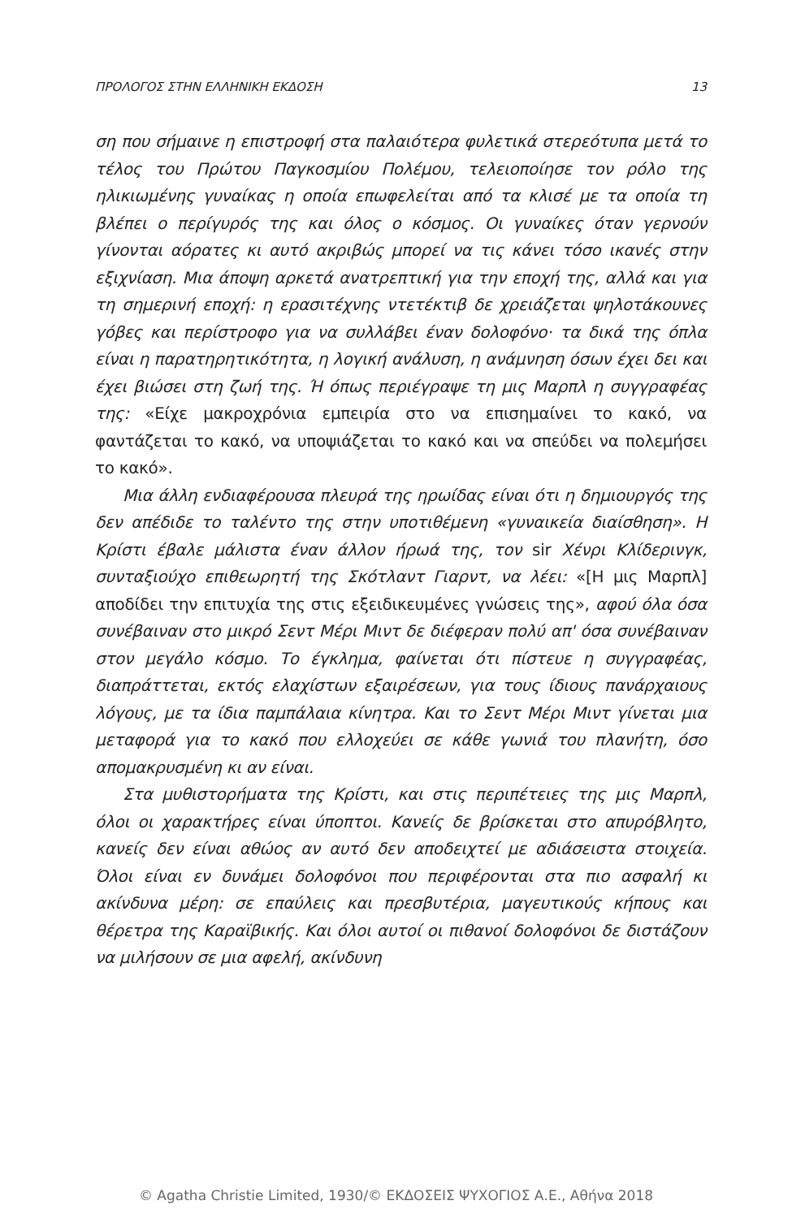ΠΡΟΛΟΓΟΣ ΣΤΗΝ ΕΛΛΗΝΙΚΗ ΕΚΔΟΣΗ 13
ση που σήμαινε η επιστροφή στα παλαιότερα φυλετικά στερεότυπα μετά το τέλος του Πρώτου Παγκοσμίου Πολέμου, τελειοποίησε τον ρόλο της ηλικιωμένης γυναίκας η οποία επωφελείται από τα κλισέ με τα οποία τη βλέπει ο περίγυρός της και όλος ο κόσμος. Οι γυναίκες όταν γερνούν γίνονται αόρατες κι αυτό ακριβώς μπορεί να τις κάνει τόσο ικανές στην εξιχνίαση. Μια άποψη αρκετά ανατρεπτική για την εποχή της, αλλά και για τη σημερινή εποχή: η ερασιτέχνης ντετέκτιβ δε χρειάζεται ψηλοτάκουνες γόβες και περίστροφο για να συλλάβει έναν δολοφόνο· τα δικά της όπλα είναι η παρατηρητικότητα, η λογική ανάλυση, η ανάμνηση όσων έχει δει και έχει βιώσει στη ζωή της. Ή όπως περιέγραψε τη μις Μαρπλ η συγγραφέας της: «Είχε μακροχρόνια εμπειρία στο να επισημαίνει το κακό, να φαντάζεται το κακό, να υποψιάζεται το κακό και να σπεύδει να πολεμήσει το κακό».
Μια άλλη ενδιαφέρουσα πλευρά της ηρωίδας είναι ότι η δημιουργός της δεν απέδιδε το ταλέντο της στην υποτιθέμενη «γυναικεία διαίσθηση». Η Κρίστι έβαλε μάλιστα έναν άλλον ήρωά της, τον sir Χένρι Κλίδερινγκ, συνταξιούχο επιθεωρητή της Σκότλαντ Γιαρντ, να λέει: «[Η μις Μαρπλ] αποδίδει την επιτυχία της στις εξειδικευμένες γνώσεις της», αφού όλα όσα συνέβαιναν στο μικρό Σεντ Μέρι Μιντ δε διέφεραν πολύ απ' όσα συνέβαιναν στον μεγάλο κόσμο. Το έγκλημα, φαίνεται ότι πίστευε η συγγραφέας, διαπράττεται, εκτός ελαχίστων εξαιρέσεων, για τους ίδιους πανάρχαιους λόγους, με τα ίδια παμπάλαια κίνητρα. Και το Σεντ Μέρι Μιντ γίνεται μια μεταφορά για το κακό που ελλοχεύει σε κάθε γωνιά του πλανήτη, όσο απομακρυσμένη κι αν είναι.
Στα μυθιστορήματα της Κρίστι, και στις περιπέτειες της μις Μαρπλ, όλοι οι χαρακτήρες είναι ύποπτοι. Κανείς δε βρίσκεται στο απυρόβλητο, κανείς δεν είναι αθώος αν αυτό δεν αποδειχτεί με αδιάσειστα στοιχεία. Όλοι είναι εν δυνάμει δολοφόνοι που περιφέρονται στα πιο ασφαλή κι ακίνδυνα μέρη: σε επαύλεις και πρεσβυτέρια, μαγευτικούς κήπους και θέρετρα της Καραϊβικής. Και όλοι αυτοί οι πιθανοί δολοφόνοι δε διστάζουν να μιλήσουν σε μια αφελή, ακίνδυνη
© Agatha Christie Limited, 1930/© ΕΚΔΟΣΕΙΣ ΨΥΧΟΓΙΟΣ Α.Ε., Αθήνα 2018